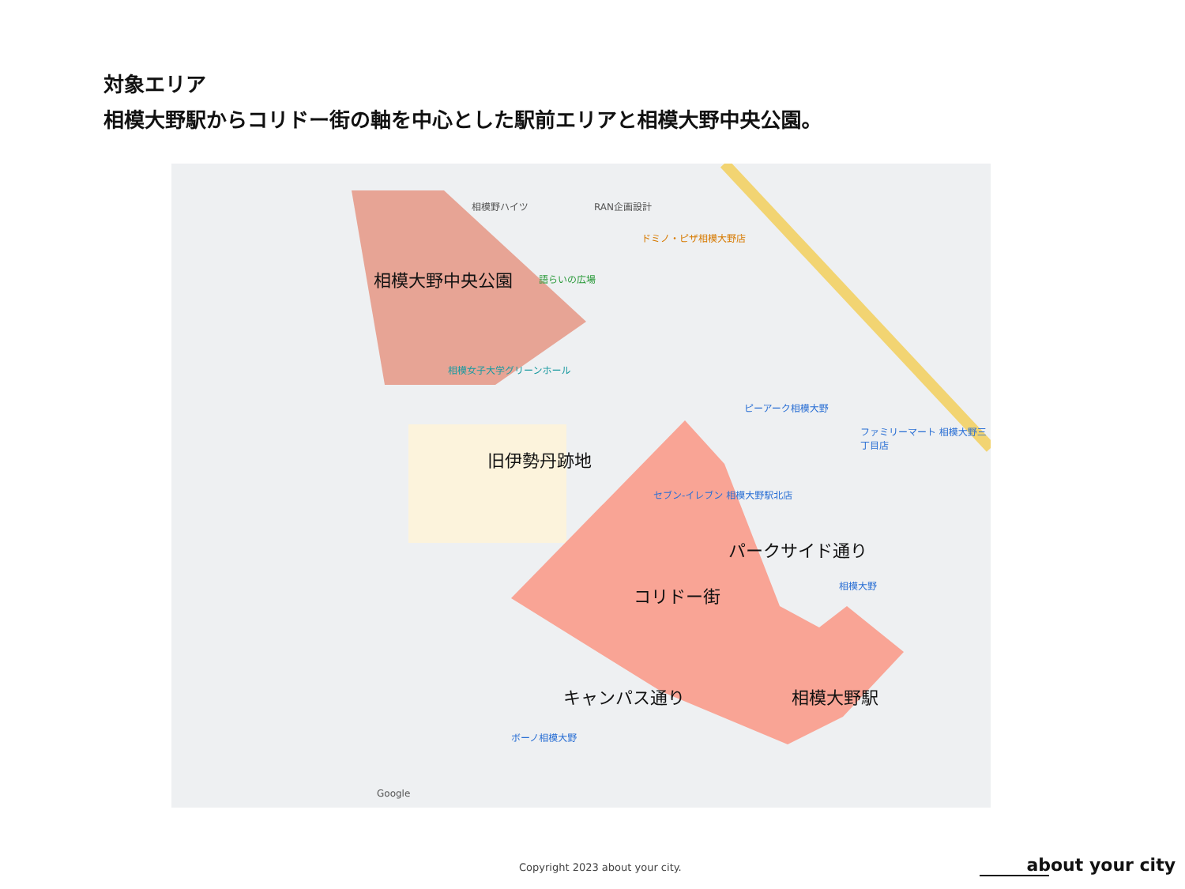対象エリア
相模大野駅からコリドー街の軸を中心とした駅前エリアと相模大野中央公園。
相模大野中央公園
旧伊勢丹跡地
パークサイド通り
コリドー街
キャンパス通り 相模大野駅
相模野ハイツ RAN企画設計
ドミノ・ピザ相模大野店
語らいの広場
相模女子大学グリーンホール
ピーアーク相模大野
ファミリーマート 相模大野三丁目店
セブン-イレブン 相模大野駅北店
相模大野
ボーノ相模大野
Google
Copyright 2023 about your city.
about your city